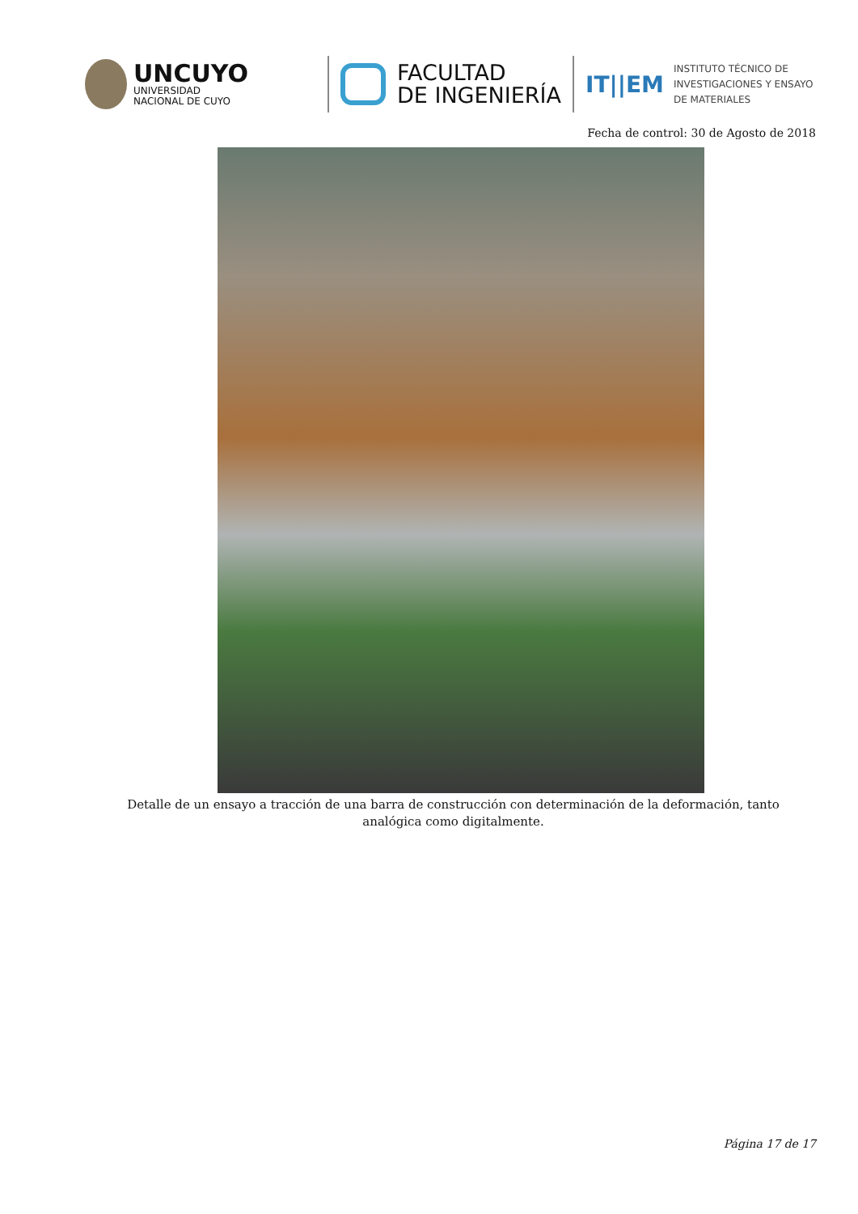UNCUYO
UNIVERSIDAD
NACIONAL DE CUYO
FACULTAD
DE INGENIERÍA
IT||EM INSTITUTO TÉCNICO DE
INVESTIGACIONES Y ENSAYO
DE MATERIALES
Fecha de control: 30 de Agosto de 2018
Detalle de un ensayo a tracción de una barra de construcción con determinación de la deformación, tanto analógica como digitalmente.
Página 17 de 17